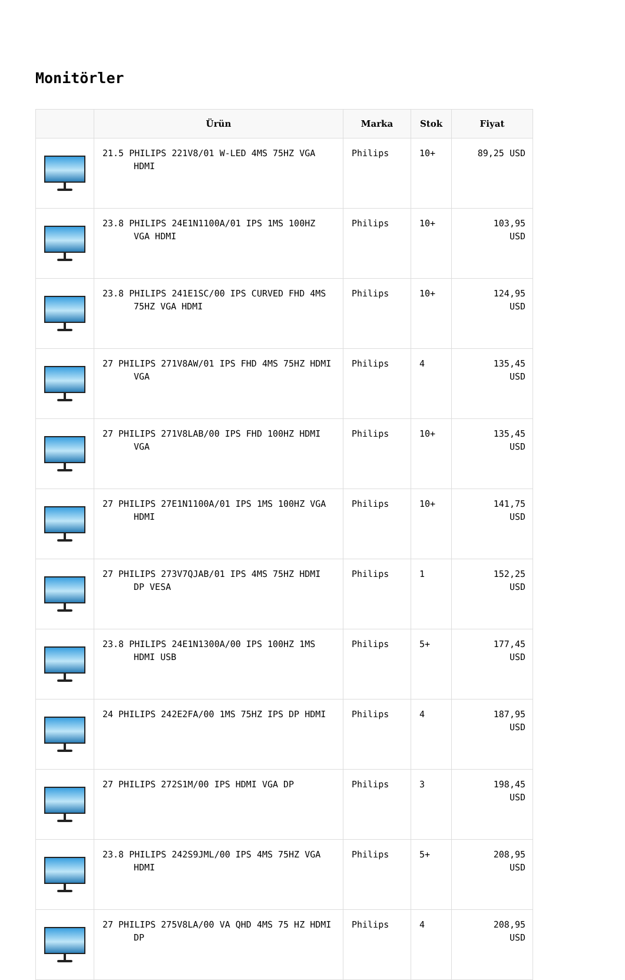Monitörler
| | Ürün | Marka | Stok | Fiyat |
| --- | --- | --- | --- | --- |
| | 21.5 PHILIPS 221V8/01 W-LED 4MS 75HZ VGA HDMI | Philips | 10+ | 89,25 USD |
| | 23.8 PHILIPS 24E1N1100A/01 IPS 1MS 100HZ VGA HDMI | Philips | 10+ | 103,95 USD |
| | 23.8 PHILIPS 241E1SC/00 IPS CURVED FHD 4MS 75HZ VGA HDMI | Philips | 10+ | 124,95 USD |
| | 27 PHILIPS 271V8AW/01 IPS FHD 4MS 75HZ HDMI VGA | Philips | 4 | 135,45 USD |
| | 27 PHILIPS 271V8LAB/00 IPS FHD 100HZ HDMI VGA | Philips | 10+ | 135,45 USD |
| | 27 PHILIPS 27E1N1100A/01 IPS 1MS 100HZ VGA HDMI | Philips | 10+ | 141,75 USD |
| | 27 PHILIPS 273V7QJAB/01 IPS 4MS 75HZ HDMI DP VESA | Philips | 1 | 152,25 USD |
| | 23.8 PHILIPS 24E1N1300A/00 IPS 100HZ 1MS HDMI USB | Philips | 5+ | 177,45 USD |
| | 24 PHILIPS 242E2FA/00 1MS 75HZ IPS DP HDMI | Philips | 4 | 187,95 USD |
| | 27 PHILIPS 272S1M/00 IPS HDMI VGA DP | Philips | 3 | 198,45 USD |
| | 23.8 PHILIPS 242S9JML/00 IPS 4MS 75HZ VGA HDMI | Philips | 5+ | 208,95 USD |
| | 27 PHILIPS 275V8LA/00 VA QHD 4MS 75 HZ HDMI DP | Philips | 4 | 208,95 USD |